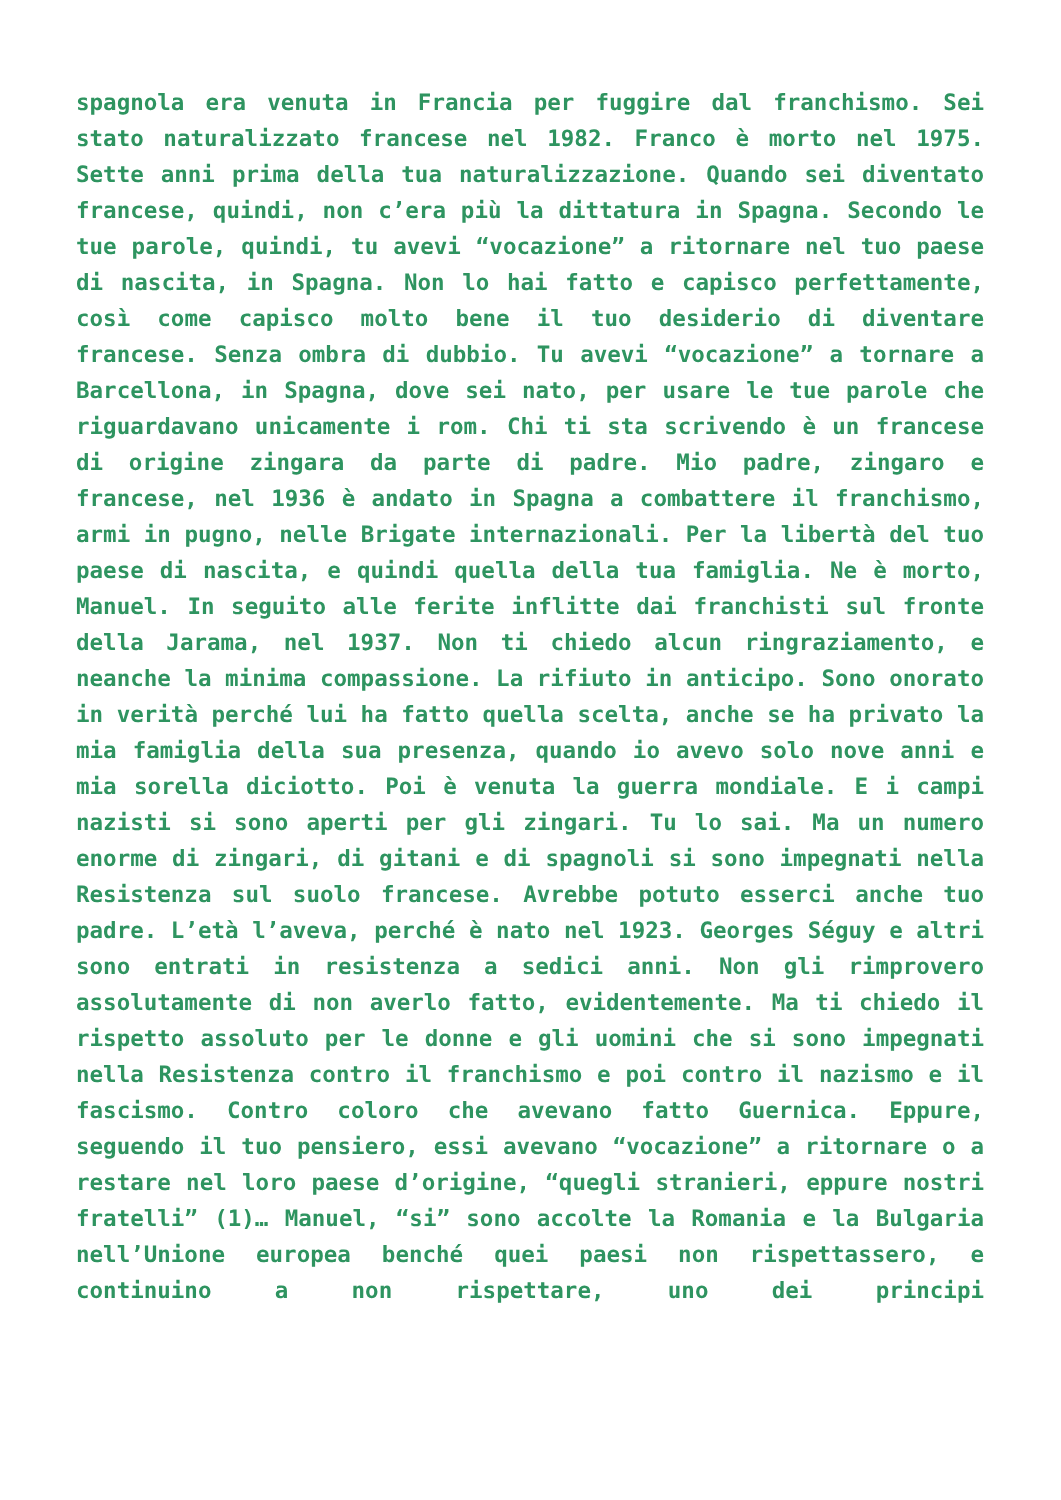spagnola era venuta in Francia per fuggire dal franchismo. Sei stato naturalizzato francese nel 1982. Franco è morto nel 1975. Sette anni prima della tua naturalizzazione. Quando sei diventato francese, quindi, non c’era più la dittatura in Spagna. Secondo le tue parole, quindi, tu avevi “vocazione” a ritornare nel tuo paese di nascita, in Spagna. Non lo hai fatto e capisco perfettamente, così come capisco molto bene il tuo desiderio di diventare francese. Senza ombra di dubbio. Tu avevi “vocazione” a tornare a Barcellona, in Spagna, dove sei nato, per usare le tue parole che riguardavano unicamente i rom. Chi ti sta scrivendo è un francese di origine zingara da parte di padre. Mio padre, zingaro e francese, nel 1936 è andato in Spagna a combattere il franchismo, armi in pugno, nelle Brigate internazionali. Per la libertà del tuo paese di nascita, e quindi quella della tua famiglia. Ne è morto, Manuel. In seguito alle ferite inflitte dai franchisti sul fronte della Jarama, nel 1937. Non ti chiedo alcun ringraziamento, e neanche la minima compassione. La rifiuto in anticipo. Sono onorato in verità perché lui ha fatto quella scelta, anche se ha privato la mia famiglia della sua presenza, quando io avevo solo nove anni e mia sorella diciotto. Poi è venuta la guerra mondiale. E i campi nazisti si sono aperti per gli zingari. Tu lo sai. Ma un numero enorme di zingari, di gitani e di spagnoli si sono impegnati nella Resistenza sul suolo francese. Avrebbe potuto esserci anche tuo padre. L’età l’aveva, perché è nato nel 1923. Georges Séguy e altri sono entrati in resistenza a sedici anni. Non gli rimprovero assolutamente di non averlo fatto, evidentemente. Ma ti chiedo il rispetto assoluto per le donne e gli uomini che si sono impegnati nella Resistenza contro il franchismo e poi contro il nazismo e il fascismo. Contro coloro che avevano fatto Guernica. Eppure, seguendo il tuo pensiero, essi avevano “vocazione” a ritornare o a restare nel loro paese d’origine, “quegli stranieri, eppure nostri fratelli” (1)… Manuel, “si” sono accolte la Romania e la Bulgaria nell’Unione europea benché quei paesi non rispettassero, e continuino a non rispettare, uno dei principi